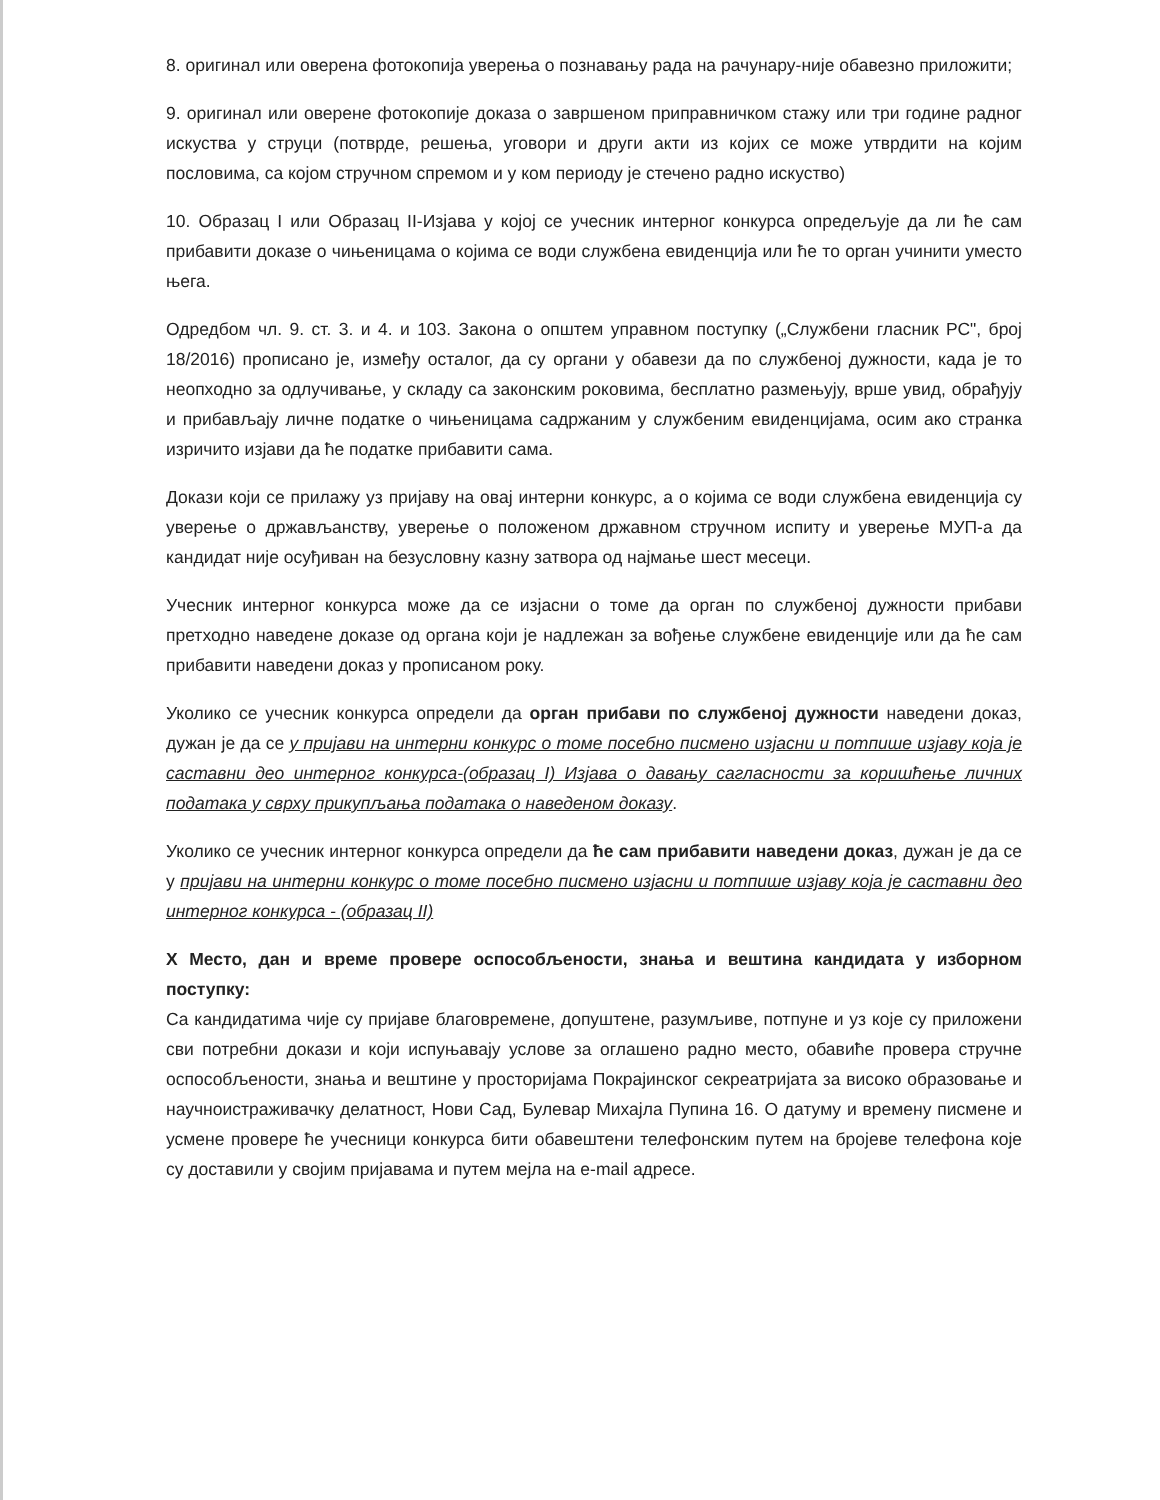8. оригинал или оверена фотокопија уверења о познавању рада на рачунару-није обавезно приложити;
9. оригинал или оверене фотокопије доказа о завршеном приправничком стажу или три године радног искуства у струци (потврде, решења, уговори и други акти из којих се може утврдити на којим пословима, са којом стручном спремом и у ком периоду је стечено радно искуство)
10. Образац I или Образац II-Изјава у којој се учесник интерног конкурса опредељује да ли ће сам прибавити доказе о чињеницама о којима се води службена евиденција или ће то орган учинити уместо њега.
Одредбом чл. 9. ст. 3. и 4. и 103. Закона о општем управном поступку („Службени гласник РС", број 18/2016) прописано је, између осталог, да су органи у обавези да по службеној дужности, када је то неопходно за одлучивање, у складу са законским роковима, бесплатно размењују, врше увид, обрађују и прибављају личне податке о чињеницама садржаним у службеним евиденцијама, осим ако странка изричито изјави да ће податке прибавити сама.
Докази који се прилажу уз пријаву на овај интерни конкурс, а о којима се води службена евиденција су уверење о држављанству, уверење о положеном државном стручном испиту и уверење МУП-а да кандидат није осуђиван на безусловну казну затвора од најмање шест месеци.
Учесник интерног конкурса може да се изјасни о томе да орган по службеној дужности прибави претходно наведене доказе од органа који је надлежан за вођење службене евиденције или да ће сам прибавити наведени доказ у прописаном року.
Уколико се учесник конкурса определи да орган прибави по службеној дужности наведени доказ, дужан је да се у пријави на интерни конкурс о томе посебно писмено изјасни и потпише изјаву која је саставни део интерног конкурса-(образац I) Изјава о давању сагласности за коришћење личних података у сврху прикупљања података о наведеном доказу.
Уколико се учесник интерног конкурса определи да ће сам прибавити наведени доказ, дужан је да се у пријави на интерни конкурс о томе посебно писмено изјасни и потпише изјаву која је саставни део интерног конкурса - (образац II)
X Место, дан и време провере оспособљености, знања и вештина кандидата у изборном поступку:
Са кандидатима чије су пријаве благовремене, допуштене, разумљиве, потпуне и уз које су приложени сви потребни докази и који испуњавају услове за оглашено радно место, обавиће провера стручне оспособљености, знања и вештине у просторијама Покрајинског секреатријата за високо образовање и научноистраживачку делатност, Нови Сад, Булевар Михајла Пупина 16. О датуму и времену писмене и усмене провере ће учесници конкурса бити обавештени телефонским путем на бројеве телефона које су доставили у својим пријавама и путем мејла на e-mail адресе.